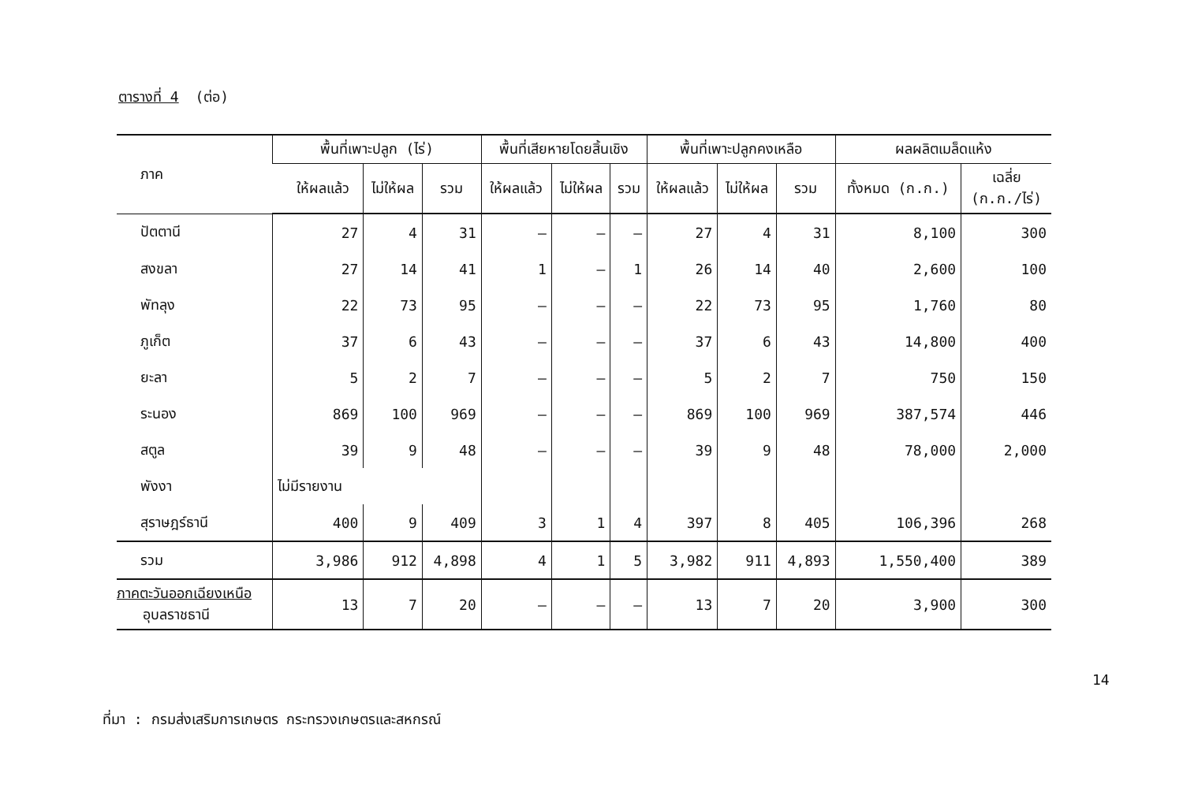ตารางที่ 4 (ต่อ)
| ภาค | พื้นที่เพาะปลูก (ไร่) | | | พื้นที่เสียหายโดยสิ้นเชิง | | | พื้นที่เพาะปลูกคงเหลือ | | | ผลผลิตเมล็ดแห้ง | |
| --- | --- | --- | --- | --- | --- | --- | --- | --- | --- | --- | --- |
| | ให้ผลแล้ว | ไม่ให้ผล | รวม | ให้ผลแล้ว | ไม่ให้ผล | รวม | ให้ผลแล้ว | ไม่ให้ผล | รวม | ทั้งหมด (ก.ก.) | เฉลี่ย (ก.ก./ไร่) |
| ปัตตานี | 27 | 4 | 31 | – | – | – | 27 | 4 | 31 | 8,100 | 300 |
| สงขลา | 27 | 14 | 41 | 1 | – | 1 | 26 | 14 | 40 | 2,600 | 100 |
| พัทลุง | 22 | 73 | 95 | – | – | – | 22 | 73 | 95 | 1,760 | 80 |
| ภูเก็ต | 37 | 6 | 43 | – | – | – | 37 | 6 | 43 | 14,800 | 400 |
| ยะลา | 5 | 2 | 7 | – | – | – | 5 | 2 | 7 | 750 | 150 |
| ระนอง | 869 | 100 | 969 | – | – | – | 869 | 100 | 969 | 387,574 | 446 |
| สตูล | 39 | 9 | 48 | – | – | – | 39 | 9 | 48 | 78,000 | 2,000 |
| พังงา | ไม่มีรายงาน | | | | | | | | | | |
| สุราษฎร์ธานี | 400 | 9 | 409 | 3 | 1 | 4 | 397 | 8 | 405 | 106,396 | 268 |
| รวม | 3,986 | 912 | 4,898 | 4 | 1 | 5 | 3,982 | 911 | 4,893 | 1,550,400 | 389 |
| ภาคตะวันออกเฉียงเหนือ อุบลราชธานี | 13 | 7 | 20 | – | – | – | 13 | 7 | 20 | 3,900 | 300 |
ที่มา : กรมส่งเสริมการเกษตร กระทรวงเกษตรและสหกรณ์
14